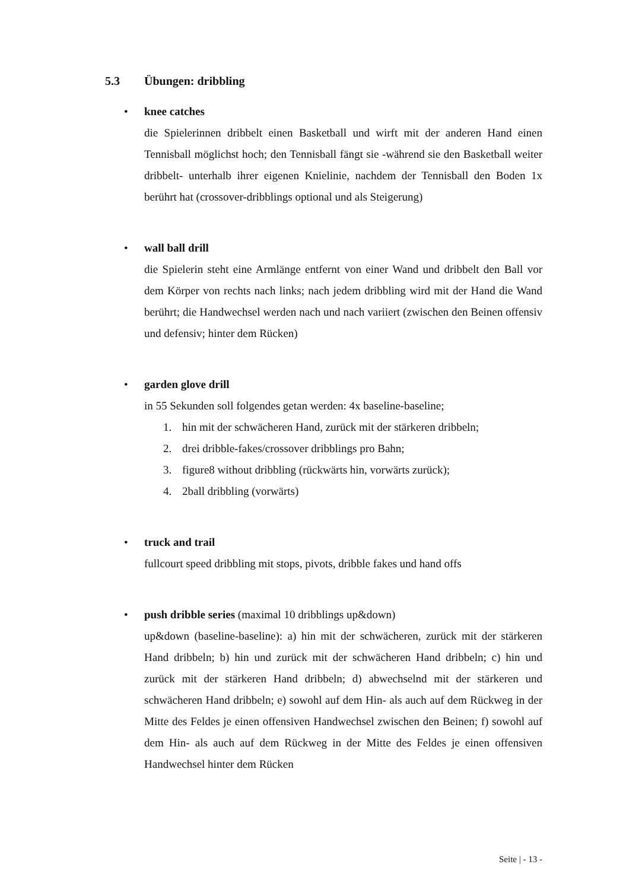5.3 Übungen: dribbling
•
knee catches
die Spielerinnen dribbelt einen Basketball und wirft mit der anderen Hand einen Tennisball möglichst hoch; den Tennisball fängt sie -während sie den Basketball weiter dribbelt- unterhalb ihrer eigenen Knielinie, nachdem der Tennisball den Boden 1x berührt hat (crossover-dribblings optional und als Steigerung)
•
wall ball drill
die Spielerin steht eine Armlänge entfernt von einer Wand und dribbelt den Ball vor dem Körper von rechts nach links; nach jedem dribbling wird mit der Hand die Wand berührt; die Handwechsel werden nach und nach variiert (zwischen den Beinen offensiv und defensiv; hinter dem Rücken)
•
garden glove drill
in 55 Sekunden soll folgendes getan werden: 4x baseline-baseline;
1. hin mit der schwächeren Hand, zurück mit der stärkeren dribbeln;
2. drei dribble-fakes/crossover dribblings pro Bahn;
3. figure8 without dribbling (rückwärts hin, vorwärts zurück);
4. 2ball dribbling (vorwärts)
•
truck and trail
fullcourt speed dribbling mit stops, pivots, dribble fakes und hand offs
•
push dribble series (maximal 10 dribblings up&down)
up&down (baseline-baseline): a) hin mit der schwächeren, zurück mit der stärkeren Hand dribbeln; b) hin und zurück mit der schwächeren Hand dribbeln; c) hin und zurück mit der stärkeren Hand dribbeln; d) abwechselnd mit der stärkeren und schwächeren Hand dribbeln; e) sowohl auf dem Hin- als auch auf dem Rückweg in der Mitte des Feldes je einen offensiven Handwechsel zwischen den Beinen; f) sowohl auf dem Hin- als auch auf dem Rückweg in der Mitte des Feldes je einen offensiven Handwechsel hinter dem Rücken
Seite | - 13 -